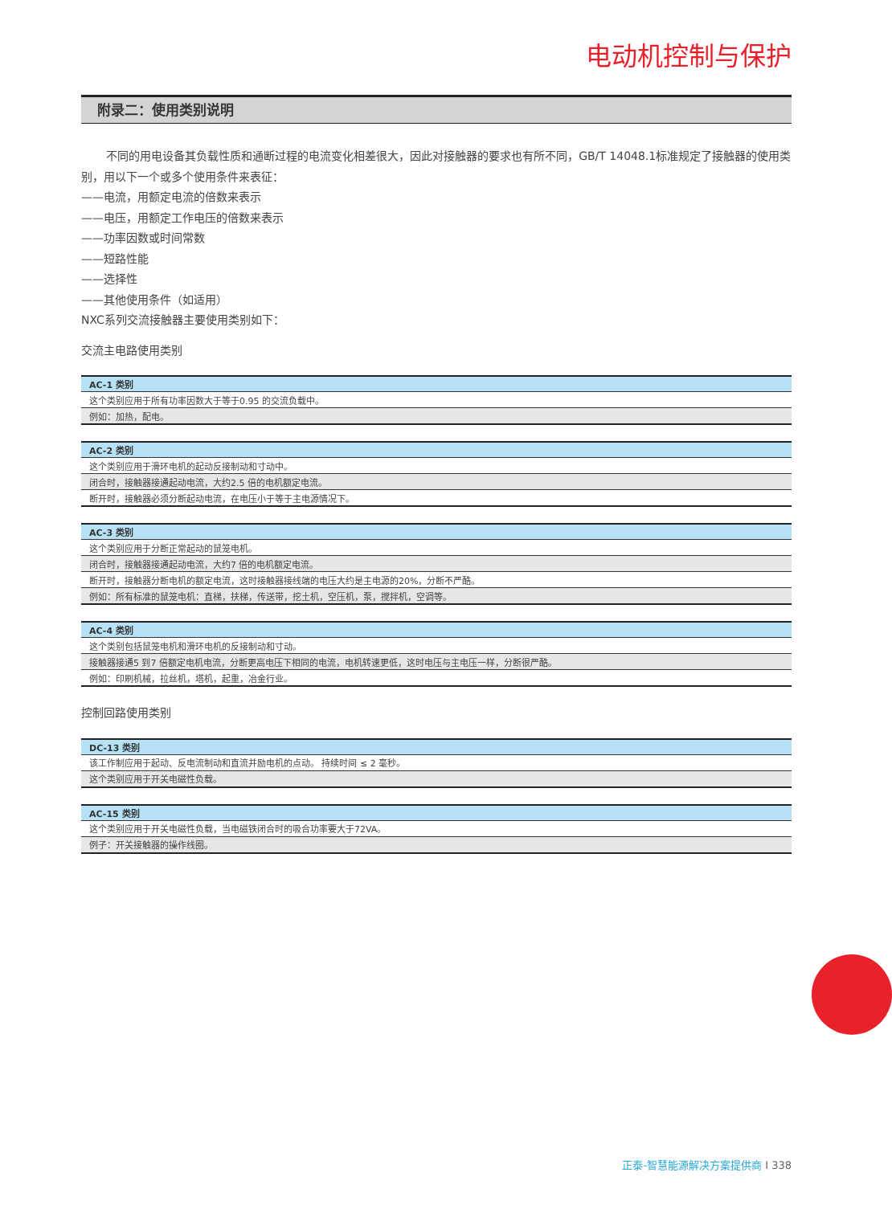电动机控制与保护
附录二：使用类别说明
不同的用电设备其负载性质和通断过程的电流变化相差很大，因此对接触器的要求也有所不同，GB/T 14048.1标准规定了接触器的使用类别，用以下一个或多个使用条件来表征：
——电流，用额定电流的倍数来表示
——电压，用额定工作电压的倍数来表示
——功率因数或时间常数
——短路性能
——选择性
——其他使用条件（如适用）
NXC系列交流接触器主要使用类别如下：
交流主电路使用类别
| AC-1 类别 |
| --- |
| 这个类别应用于所有功率因数大于等于0.95 的交流负载中。 |
| 例如：加热，配电。 |
| AC-2 类别 |
| --- |
| 这个类别应用于滑环电机的起动反接制动和寸动中。 |
| 闭合时，接触器接通起动电流，大约2.5 倍的电机额定电流。 |
| 断开时，接触器必须分断起动电流，在电压小于等于主电源情况下。 |
| AC-3 类别 |
| --- |
| 这个类别应用于分断正常起动的鼠笼电机。 |
| 闭合时，接触器接通起动电流，大约7 倍的电机额定电流。 |
| 断开时，接触器分断电机的额定电流，这时接触器接线端的电压大约是主电源的20%，分断不严酷。 |
| 例如：所有标准的鼠笼电机：直梯，扶梯，传送带，挖土机，空压机，泵，搅拌机，空调等。 |
| AC-4 类别 |
| --- |
| 这个类别包括鼠笼电机和滑环电机的反接制动和寸动。 |
| 接触器接通5 到7 倍额定电机电流，分断更高电压下相同的电流，电机转速更低，这时电压与主电压一样，分断很严酷。 |
| 例如：印刷机械，拉丝机，塔机，起重，冶金行业。 |
控制回路使用类别
| DC-13 类别 |
| --- |
| 该工作制应用于起动、反电流制动和直流并励电机的点动。 持续时间 ≤ 2 毫秒。 |
| 这个类别应用于开关电磁性负载。 |
| AC-15 类别 |
| --- |
| 这个类别应用于开关电磁性负载，当电磁铁闭合时的吸合功率要大于72VA。 |
| 例子：开关接触器的操作线圈。 |
正泰-智慧能源解决方案提供商 I 338